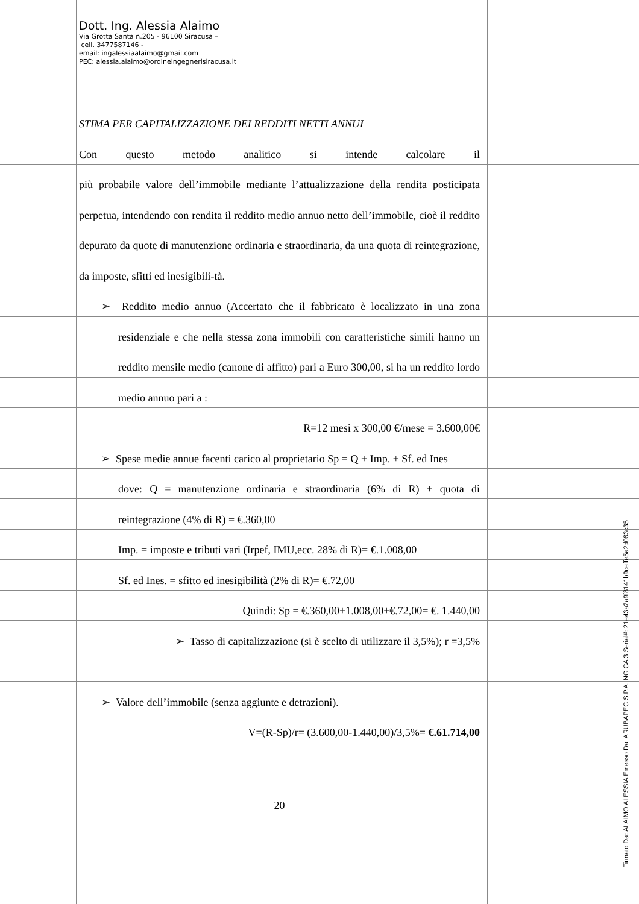Dott. Ing. Alessia Alaimo
Via Grotta Santa n.205 - 96100 Siracusa –
cell. 3477587146 -
email: ingalessiaalaimo@gmail.com
PEC: alessia.alaimo@ordineingegnerisiracusa.it
STIMA PER CAPITALIZZAZIONE DEI REDDITI NETTI ANNUI
Con questo metodo analitico si intende calcolare il
più probabile valore dell’immobile mediante l’attualizzazione della rendita posticipata perpetua, intendendo con rendita il reddito medio annuo netto dell’immobile, cioè il reddito depurato da quote di manutenzione ordinaria e straordinaria, da una quota di reintegrazione, da imposte, sfitti ed inesigibili-tà.
➢ Reddito medio annuo (Accertato che il fabbricato è localizzato in una zona residenziale e che nella stessa zona immobili con caratteristiche simili hanno un reddito mensile medio (canone di affitto) pari a Euro 300,00, si ha un reddito lordo medio annuo pari a :
R=12 mesi x 300,00 €/mese = 3.600,00€
➢ Spese medie annue facenti carico al proprietario Sp = Q + Imp. + Sf. ed Ines
dove: Q = manutenzione ordinaria e straordinaria (6% di R) + quota di reintegrazione (4% di R) = €.360,00
Imp. = imposte e tributi vari (Irpef, IMU,ecc. 28% di R)= €.1.008,00
Sf. ed Ines. = sfitto ed inesigibilità (2% di R)= €.72,00
Quindi: Sp = €.360,00+1.008,00+€.72,00= €. 1.440,00
➢ Tasso di capitalizzazione (si è scelto di utilizzare il 3,5%); r =3,5%
➢ Valore dell’immobile (senza aggiunte e detrazioni).
V=(R-Sp)/r= (3.600,00-1.440,00)/3,5%= €.61.714,00
20
Firmato Da: ALAIMO ALESSIA Emesso Da: ARUBAPEC S.P.A. NG CA 3 Serial#: 21e43a2a9f8141b9ceffe5a2d063c35